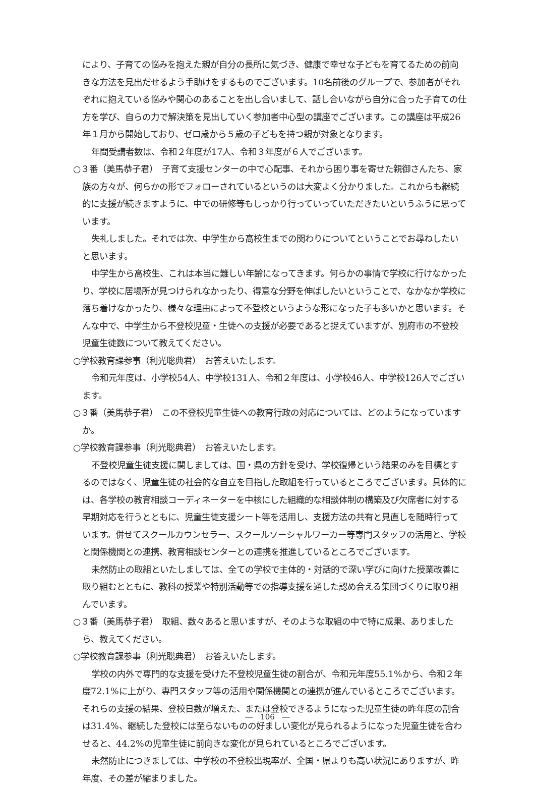により、子育ての悩みを抱えた親が自分の長所に気づき、健康で幸せな子どもを育てるための前向きな方法を見出だせるよう手助けをするものでございます。10名前後のグループで、参加者がそれぞれに抱えている悩みや関心のあることを出し合いまして、話し合いながら自分に合った子育ての仕方を学び、自らの力で解決策を見出していく参加者中心型の講座でございます。この講座は平成26年１月から開始しており、ゼロ歳から５歳の子どもを持つ親が対象となります。
年間受講者数は、令和２年度が17人、令和３年度が６人でございます。
○３番（美馬恭子君）　子育て支援センターの中で心配事、それから困り事を寄せた親御さんたち、家族の方々が、何らかの形でフォローされているというのは大変よく分かりました。これからも継続的に支援が続きますように、中での研修等もしっかり行っていっていただきたいというふうに思っています。
失礼しました。それでは次、中学生から高校生までの関わりについてということでお尋ねしたいと思います。
中学生から高校生、これは本当に難しい年齢になってきます。何らかの事情で学校に行けなかったり、学校に居場所が見つけられなかったり、得意な分野を伸ばしたいということで、なかなか学校に落ち着けなかったり、様々な理由によって不登校というような形になった子も多いかと思います。そんな中で、中学生から不登校児童・生徒への支援が必要であると捉えていますが、別府市の不登校児童生徒数について教えてください。
○学校教育課参事（利光聡典君）　お答えいたします。
令和元年度は、小学校54人、中学校131人、令和２年度は、小学校46人、中学校126人でございます。
○３番（美馬恭子君）　この不登校児童生徒への教育行政の対応については、どのようになっていますか。
○学校教育課参事（利光聡典君）　お答えいたします。
不登校児童生徒支援に関しましては、国・県の方針を受け、学校復帰という結果のみを目標とするのではなく、児童生徒の社会的な自立を目指した取組を行っているところでございます。具体的には、各学校の教育相談コーディネーターを中核にした組織的な相談体制の構築及び欠席者に対する早期対応を行うとともに、児童生徒支援シート等を活用し、支援方法の共有と見直しを随時行っています。併せてスクールカウンセラー、スクールソーシャルワーカー等専門スタッフの活用と、学校と関係機関との連携、教育相談センターとの連携を推進しているところでございます。
未然防止の取組といたしましては、全ての学校で主体的・対話的で深い学びに向けた授業改善に取り組むとともに、教科の授業や特別活動等での指導支援を通した認め合える集団づくりに取り組んでいます。
○３番（美馬恭子君）　取組、数々あると思いますが、そのような取組の中で特に成果、ありましたら、教えてください。
○学校教育課参事（利光聡典君）　お答えいたします。
学校の内外で専門的な支援を受けた不登校児童生徒の割合が、令和元年度55.1%から、令和２年度72.1%に上がり、専門スタッフ等の活用や関係機関との連携が進んでいるところでございます。それらの支援の結果、登校日数が増えた、または登校できるようになった児童生徒の昨年度の割合は31.4%、継続した登校には至らないものの好ましい変化が見られるようになった児童生徒を合わせると、44.2%の児童生徒に前向きな変化が見られているところでございます。
未然防止につきましては、中学校の不登校出現率が、全国・県よりも高い状況にありますが、昨年度、その差が縮まりました。
―　106　―